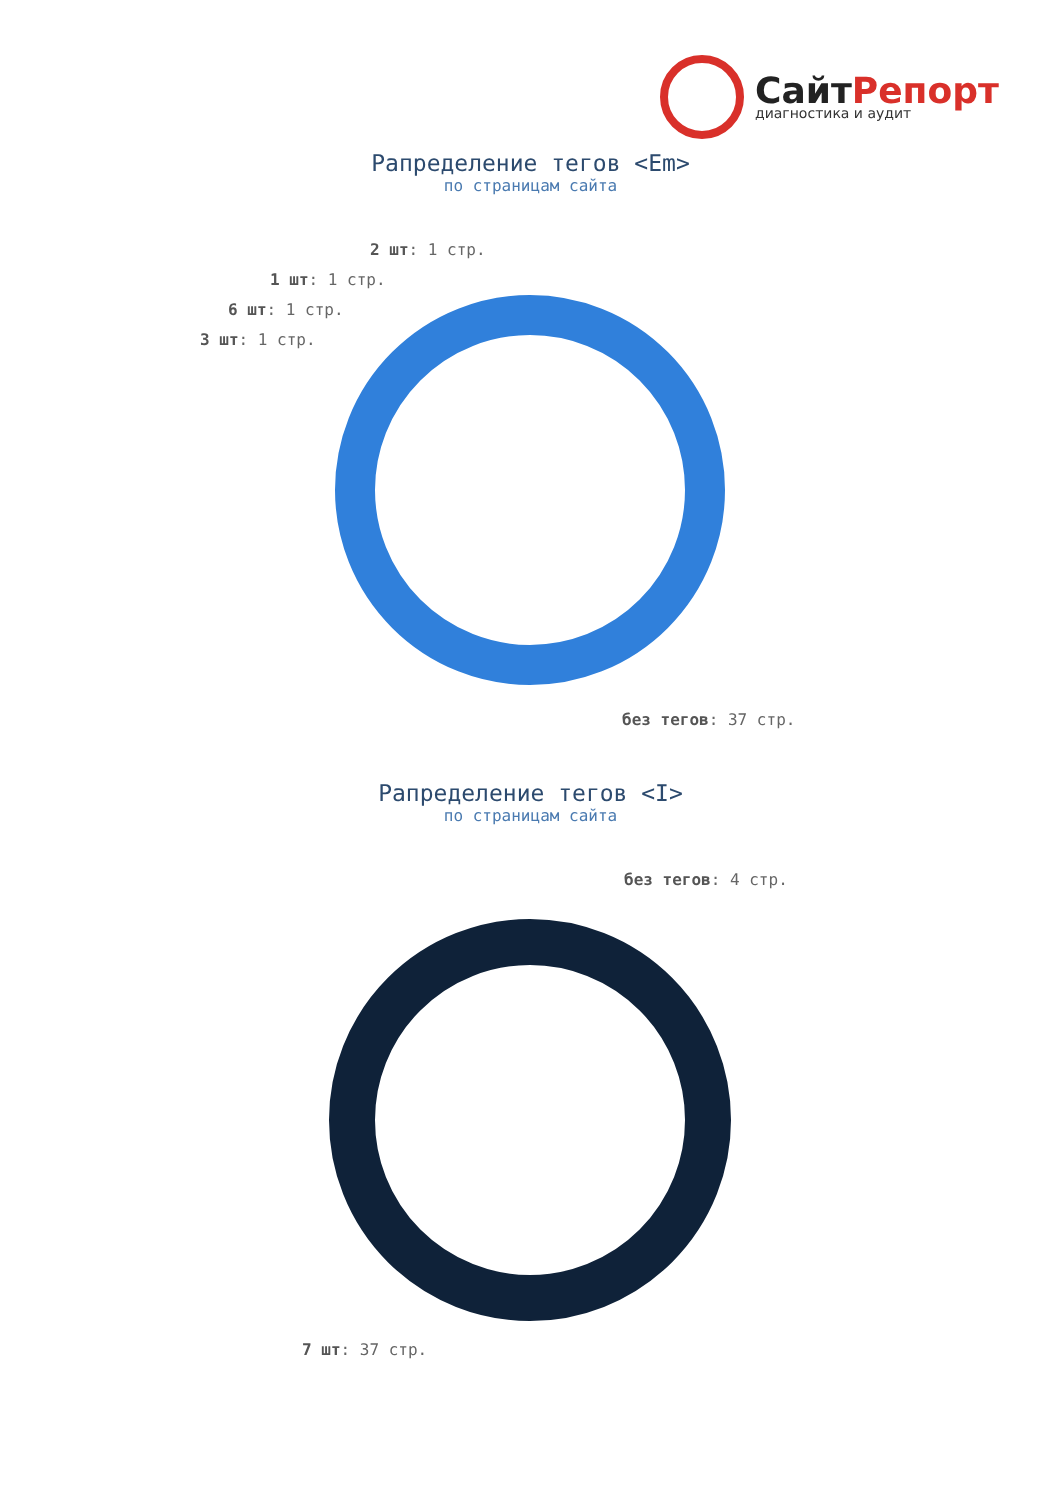СайтРепорт
диагностика и аудит
Рапределение тегов <Em>
по страницам сайта
2 шт: 1 стр.
1 шт: 1 стр.
6 шт: 1 стр.
3 шт: 1 стр.
без тегов: 37 стр.
Рапределение тегов <I>
по страницам сайта
без тегов: 4 стр.
7 шт: 37 стр.